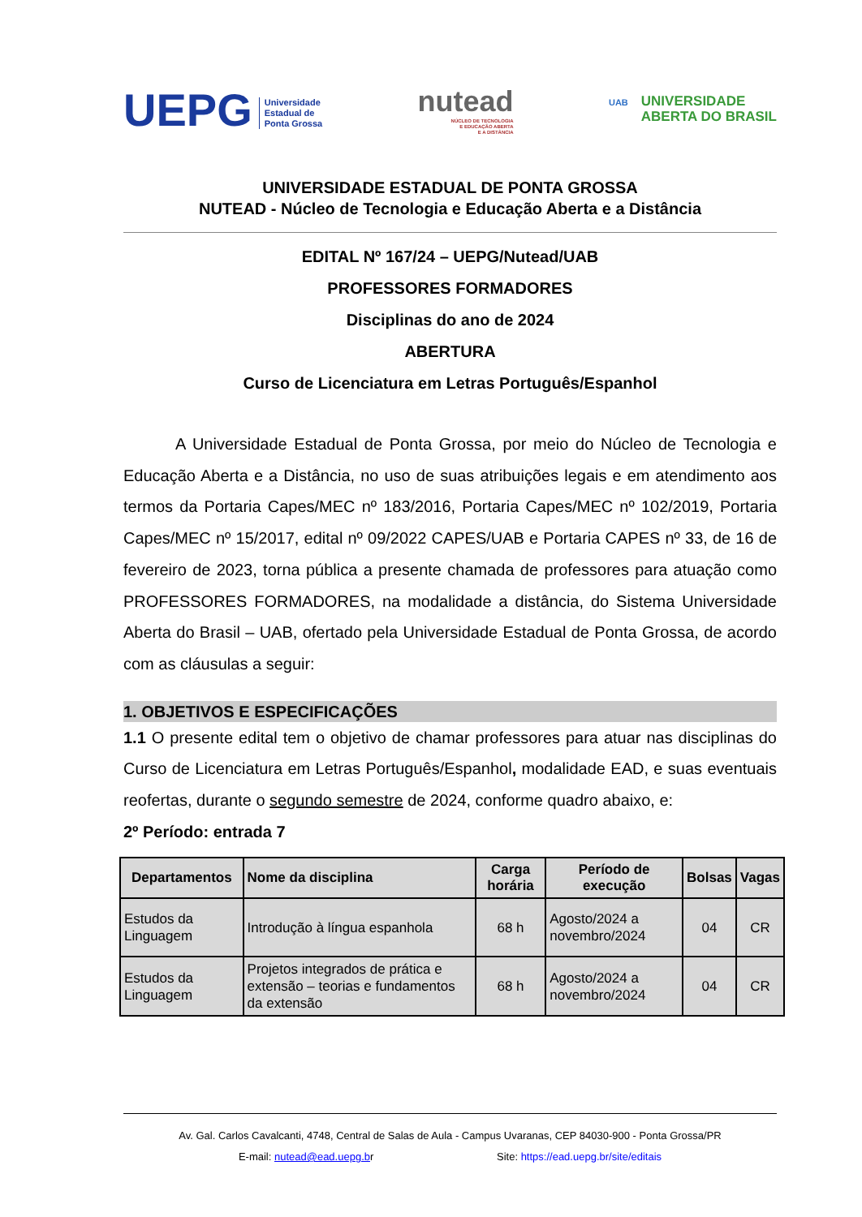UEPG Universidade
Estadual de
Ponta Grossa
nutead
NÚCLEO DE TECNOLOGIA
E EDUCAÇÃO ABERTA
E A DISTÂNCIA
UAB UNIVERSIDADE
UAB ABERTA DO BRASIL
UNIVERSIDADE ESTADUAL DE PONTA GROSSA
NUTEAD - Núcleo de Tecnologia e Educação Aberta e a Distância
EDITAL Nº 167/24 – UEPG/Nutead/UAB
PROFESSORES FORMADORES
Disciplinas do ano de 2024
ABERTURA
Curso de Licenciatura em Letras Português/Espanhol
A Universidade Estadual de Ponta Grossa, por meio do Núcleo de Tecnologia e Educação Aberta e a Distância, no uso de suas atribuições legais e em atendimento aos termos da Portaria Capes/MEC nº 183/2016, Portaria Capes/MEC nº 102/2019, Portaria Capes/MEC nº 15/2017, edital nº 09/2022 CAPES/UAB e Portaria CAPES nº 33, de 16 de fevereiro de 2023, torna pública a presente chamada de professores para atuação como PROFESSORES FORMADORES, na modalidade a distância, do Sistema Universidade Aberta do Brasil – UAB, ofertado pela Universidade Estadual de Ponta Grossa, de acordo com as cláusulas a seguir:
1. OBJETIVOS E ESPECIFICAÇÕES
1.1 O presente edital tem o objetivo de chamar professores para atuar nas disciplinas do Curso de Licenciatura em Letras Português/Espanhol, modalidade EAD, e suas eventuais reofertas, durante o segundo semestre de 2024, conforme quadro abaixo, e:
2º Período: entrada 7
| Departamentos | Nome da disciplina | Carga horária | Período de execução | Bolsas | Vagas |
| --- | --- | --- | --- | --- | --- |
| Estudos da Linguagem | Introdução à língua espanhola | 68 h | Agosto/2024 a novembro/2024 | 04 | CR |
| Estudos da Linguagem | Projetos integrados de prática e extensão – teorias e fundamentos da extensão | 68 h | Agosto/2024 a novembro/2024 | 04 | CR |
Av. Gal. Carlos Cavalcanti, 4748, Central de Salas de Aula - Campus Uvaranas, CEP 84030-900 - Ponta Grossa/PR
E-mail: nutead@ead.uepg.br Site: https://ead.uepg.br/site/editais